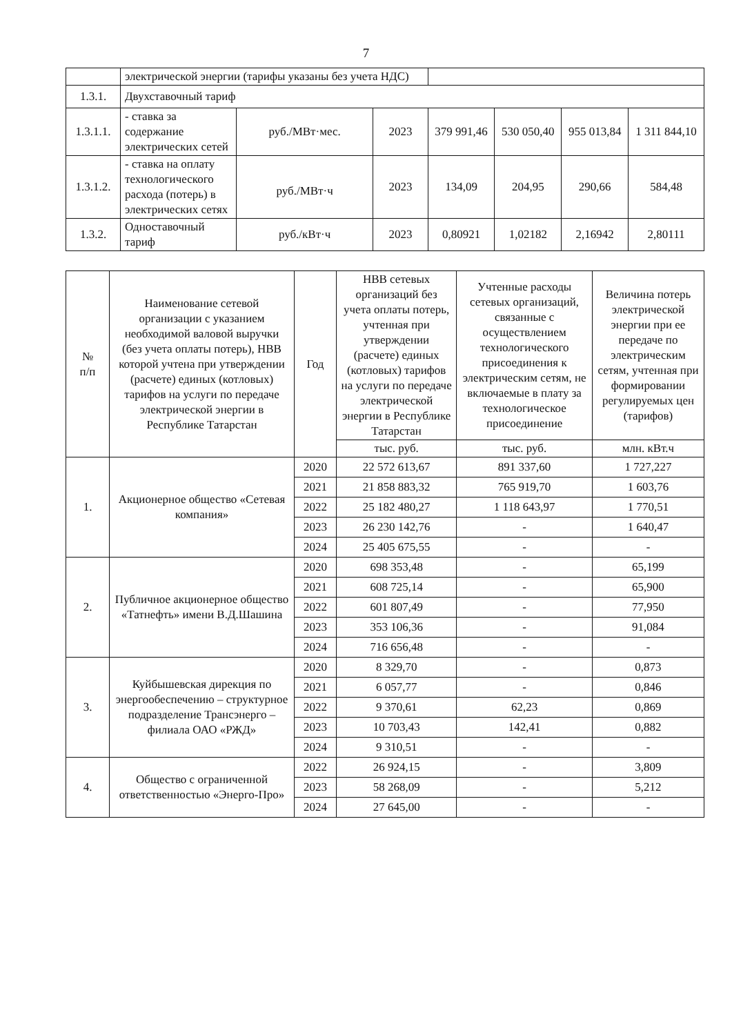7
| | электрической энергии (тарифы указаны без учета НДС) | | | | | | |
| 1.3.1. | Двухставочный тариф | | | | | | |
| 1.3.1.1. | - ставка за содержание электрических сетей | руб./МВт·мес. | 2023 | 379 991,46 | 530 050,40 | 955 013,84 | 1 311 844,10 |
| 1.3.1.2. | - ставка на оплату технологического расхода (потерь) в электрических сетях | руб./МВт·ч | 2023 | 134,09 | 204,95 | 290,66 | 584,48 |
| 1.3.2. | Одноставочный тариф | руб./кВт·ч | 2023 | 0,80921 | 1,02182 | 2,16942 | 2,80111 |
| № п/п | Наименование сетевой организации с указанием необходимой валовой выручки (без учета оплаты потерь), НВВ которой учтена при утверждении (расчете) единых (котловых) тарифов на услуги по передаче электрической энергии в Республике Татарстан | Год | НВВ сетевых организаций без учета оплаты потерь, учтенная при утверждении (расчете) единых (котловых) тарифов на услуги по передаче электрической энергии в Республике Татарстан | Учтенные расходы сетевых организаций, связанные с осуществлением технологического присоединения к электрическим сетям, не включаемые в плату за технологическое присоединение | Величина потерь электрической энергии при ее передаче по электрическим сетям, учтенная при формировании регулируемых цен (тарифов) |
| --- | --- | --- | --- | --- | --- |
| | | | тыс. руб. | тыс. руб. | млн. кВт.ч |
| 1. | Акционерное общество «Сетевая компания» | 2020 | 22 572 613,67 | 891 337,60 | 1 727,227 |
| | | 2021 | 21 858 883,32 | 765 919,70 | 1 603,76 |
| | | 2022 | 25 182 480,27 | 1 118 643,97 | 1 770,51 |
| | | 2023 | 26 230 142,76 | - | 1 640,47 |
| | | 2024 | 25 405 675,55 | - | - |
| 2. | Публичное акционерное общество «Татнефть» имени В.Д.Шашина | 2020 | 698 353,48 | - | 65,199 |
| | | 2021 | 608 725,14 | - | 65,900 |
| | | 2022 | 601 807,49 | - | 77,950 |
| | | 2023 | 353 106,36 | - | 91,084 |
| | | 2024 | 716 656,48 | - | - |
| 3. | Куйбышевская дирекция по энергообеспечению – структурное подразделение Трансэнерго – филиала ОАО «РЖД» | 2020 | 8 329,70 | - | 0,873 |
| | | 2021 | 6 057,77 | - | 0,846 |
| | | 2022 | 9 370,61 | 62,23 | 0,869 |
| | | 2023 | 10 703,43 | 142,41 | 0,882 |
| | | 2024 | 9 310,51 | - | - |
| 4. | Общество с ограниченной ответственностью «Энерго-Про» | 2022 | 26 924,15 | - | 3,809 |
| | | 2023 | 58 268,09 | - | 5,212 |
| | | 2024 | 27 645,00 | - | - |